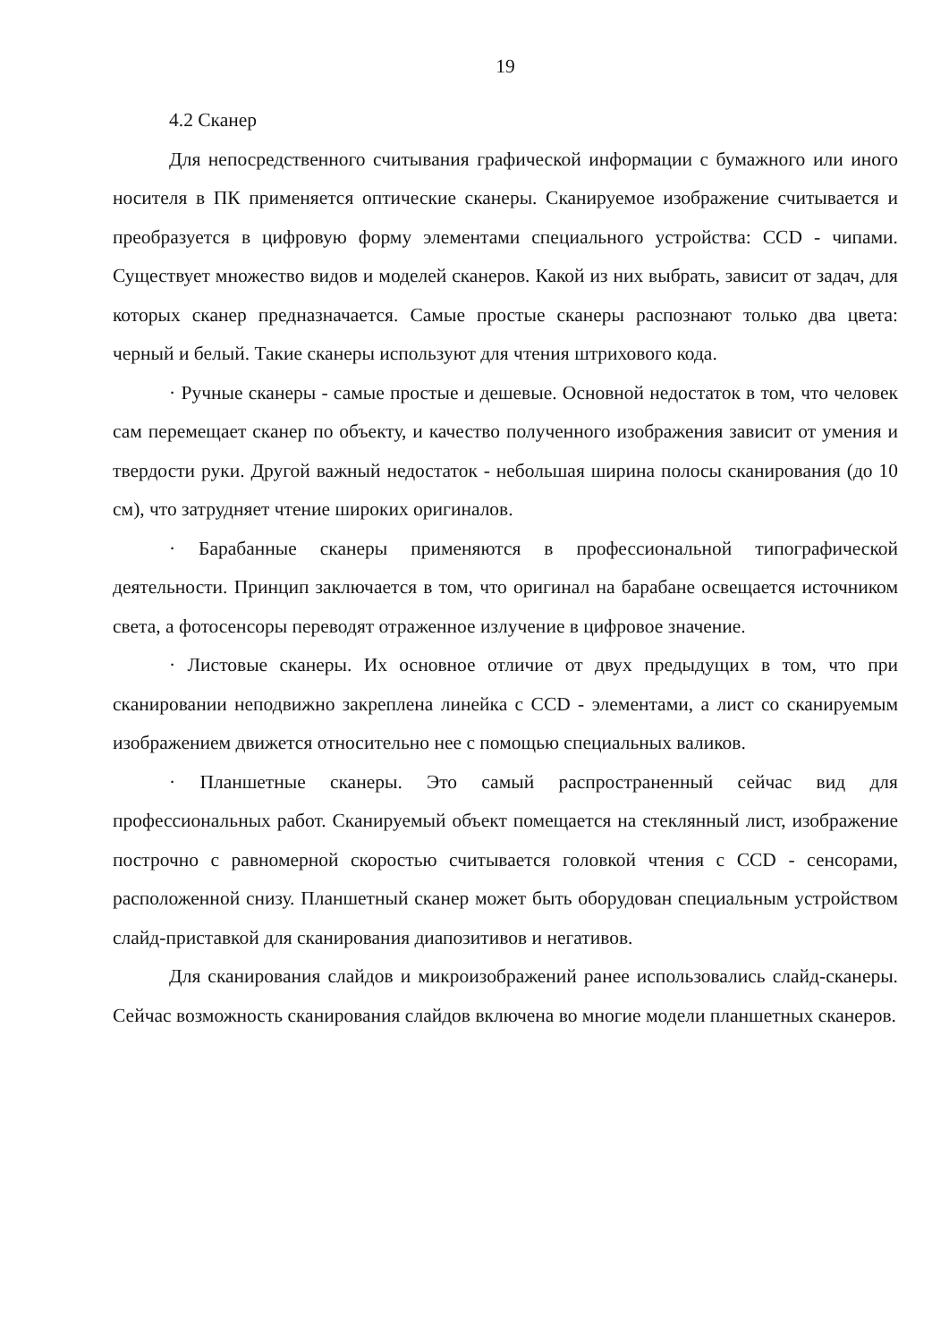19
4.2 Сканер
Для непосредственного считывания графической информации с бумажного или иного носителя в ПК применяется оптические сканеры. Сканируемое изображение считывается и преобразуется в цифровую форму элементами специального устройства: CCD - чипами. Существует множество видов и моделей сканеров. Какой из них выбрать, зависит от задач, для которых сканер предназначается. Самые простые сканеры распознают только два цвета: черный и белый. Такие сканеры используют для чтения штрихового кода.
· Ручные сканеры - самые простые и дешевые. Основной недостаток в том, что человек сам перемещает сканер по объекту, и качество полученного изображения зависит от умения и твердости руки. Другой важный недостаток - небольшая ширина полосы сканирования (до 10 см), что затрудняет чтение широких оригиналов.
· Барабанные сканеры применяются в профессиональной типографической деятельности. Принцип заключается в том, что оригинал на барабане освещается источником света, а фотосенсоры переводят отраженное излучение в цифровое значение.
· Листовые сканеры. Их основное отличие от двух предыдущих в том, что при сканировании неподвижно закреплена линейка с CCD - элементами, а лист со сканируемым изображением движется относительно нее с помощью специальных валиков.
· Планшетные сканеры. Это самый распространенный сейчас вид для профессиональных работ. Сканируемый объект помещается на стеклянный лист, изображение построчно с равномерной скоростью считывается головкой чтения с CCD - сенсорами, расположенной снизу. Планшетный сканер может быть оборудован специальным устройством слайд-приставкой для сканирования диапозитивов и негативов.
Для сканирования слайдов и микроизображений ранее использовались слайд-сканеры. Сейчас возможность сканирования слайдов включена во многие модели планшетных сканеров.